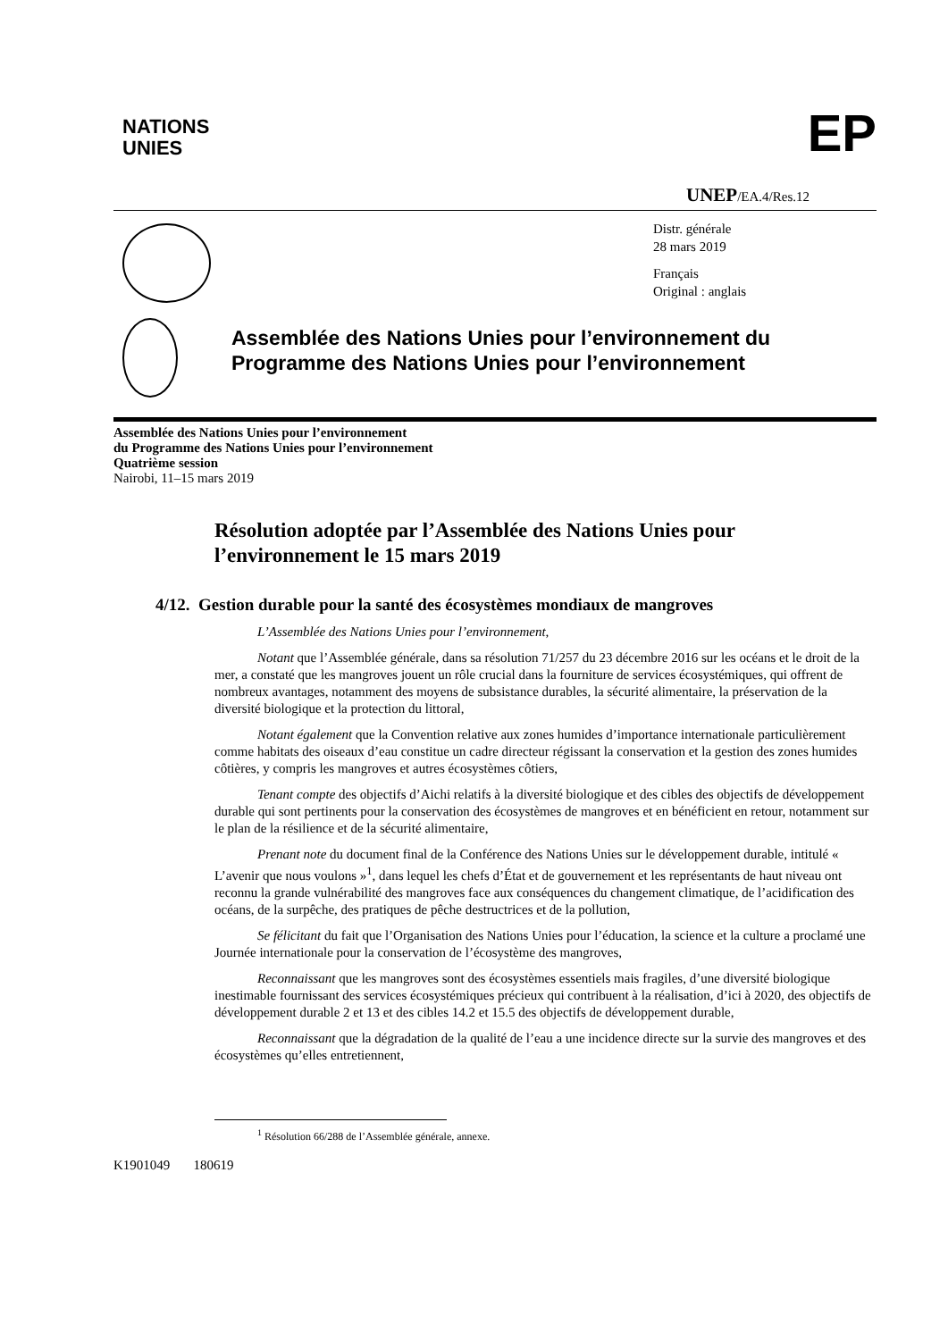NATIONS
UNIES
EP
UNEP/EA.4/Res.12
Distr. générale
28 mars 2019
Français
Original : anglais
Assemblée des Nations Unies pour l’environnement du Programme des Nations Unies pour l’environnement
Assemblée des Nations Unies pour l’environnement
du Programme des Nations Unies pour l’environnement
Quatrième session
Nairobi, 11–15 mars 2019
Résolution adoptée par l’Assemblée des Nations Unies pour l’environnement le 15 mars 2019
4/12. Gestion durable pour la santé des écosystèmes mondiaux de mangroves
L’Assemblée des Nations Unies pour l’environnement,
Notant que l’Assemblée générale, dans sa résolution 71/257 du 23 décembre 2016 sur les océans et le droit de la mer, a constaté que les mangroves jouent un rôle crucial dans la fourniture de services écosystémiques, qui offrent de nombreux avantages, notamment des moyens de subsistance durables, la sécurité alimentaire, la préservation de la diversité biologique et la protection du littoral,
Notant également que la Convention relative aux zones humides d’importance internationale particulièrement comme habitats des oiseaux d’eau constitue un cadre directeur régissant la conservation et la gestion des zones humides côtières, y compris les mangroves et autres écosystèmes côtiers,
Tenant compte des objectifs d’Aichi relatifs à la diversité biologique et des cibles des objectifs de développement durable qui sont pertinents pour la conservation des écosystèmes de mangroves et en bénéficient en retour, notamment sur le plan de la résilience et de la sécurité alimentaire,
Prenant note du document final de la Conférence des Nations Unies sur le développement durable, intitulé « L’avenir que nous voulons »<sup>1</sup>, dans lequel les chefs d’État et de gouvernement et les représentants de haut niveau ont reconnu la grande vulnérabilité des mangroves face aux conséquences du changement climatique, de l’acidification des océans, de la surpêche, des pratiques de pêche destructrices et de la pollution,
Se félicitant du fait que l’Organisation des Nations Unies pour l’éducation, la science et la culture a proclamé une Journée internationale pour la conservation de l’écosystème des mangroves,
Reconnaissant que les mangroves sont des écosystèmes essentiels mais fragiles, d’une diversité biologique inestimable fournissant des services écosystémiques précieux qui contribuent à la réalisation, d’ici à 2020, des objectifs de développement durable 2 et 13 et des cibles 14.2 et 15.5 des objectifs de développement durable,
Reconnaissant que la dégradation de la qualité de l’eau a une incidence directe sur la survie des mangroves et des écosystèmes qu’elles entretiennent,
<sup>1</sup> Résolution 66/288 de l’Assemblée générale, annexe.
K1901049 180619